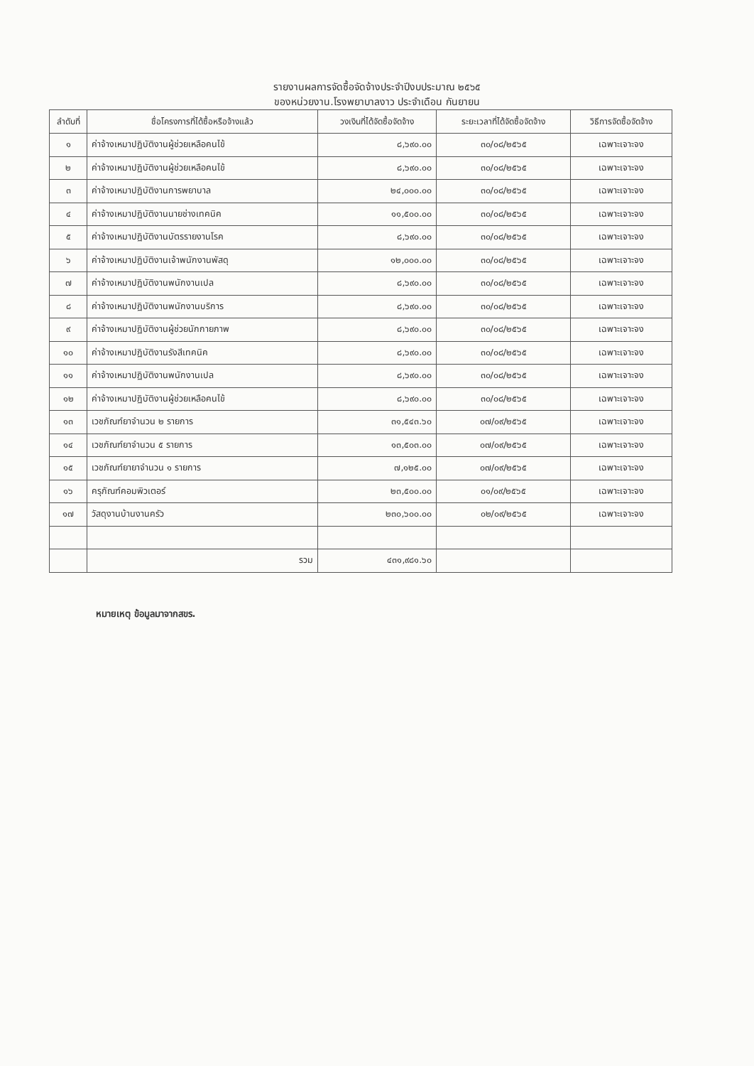รายงานผลการจัดซื้อจัดจ้างประจำปีงบประมาณ ๒๕๖๕
ของหน่วยงาน.โรงพยาบาลงาว ประจำเดือน กันยายน
| ลำดับที่ | ชื่อโครงการที่ได้ซื้อหรือจ้างแล้ว | วงเงินที่ได้จัดซื้อจัดจ้าง | ระยะเวลาที่ได้จัดซื้อจัดจ้าง | วิธีการจัดซื้อจัดจ้าง |
| --- | --- | --- | --- | --- |
| ๑ | ค่าจ้างเหมาปฏิบัติงานผู้ช่วยเหลือคนไข้ | ๘,๖๙๐.๐๐ | ๓๐/๐๘/๒๕๖๕ | เฉพาะเจาะจง |
| ๒ | ค่าจ้างเหมาปฏิบัติงานผู้ช่วยเหลือคนไข้ | ๘,๖๙๐.๐๐ | ๓๐/๐๘/๒๕๖๕ | เฉพาะเจาะจง |
| ๓ | ค่าจ้างเหมาปฏิบัติงานการพยาบาล | ๒๔,๐๐๐.๐๐ | ๓๐/๐๘/๒๕๖๕ | เฉพาะเจาะจง |
| ๔ | ค่าจ้างเหมาปฏิบัติงานนายช่างเทคนิค | ๑๑,๕๐๐.๐๐ | ๓๐/๐๘/๒๕๖๕ | เฉพาะเจาะจง |
| ๕ | ค่าจ้างเหมาปฏิบัติงานบัตรรายงานโรค | ๘,๖๙๐.๐๐ | ๓๐/๐๘/๒๕๖๕ | เฉพาะเจาะจง |
| ๖ | ค่าจ้างเหมาปฏิบัติงานเจ้าพนักงานพัสดุ | ๑๒,๐๐๐.๐๐ | ๓๐/๐๘/๒๕๖๕ | เฉพาะเจาะจง |
| ๗ | ค่าจ้างเหมาปฏิบัติงานพนักงานเปล | ๘,๖๙๐.๐๐ | ๓๐/๐๘/๒๕๖๕ | เฉพาะเจาะจง |
| ๘ | ค่าจ้างเหมาปฏิบัติงานพนักงานบริการ | ๘,๖๙๐.๐๐ | ๓๐/๐๘/๒๕๖๕ | เฉพาะเจาะจง |
| ๙ | ค่าจ้างเหมาปฏิบัติงานผู้ช่วยนักกายภาพ | ๘,๖๙๐.๐๐ | ๓๐/๐๘/๒๕๖๕ | เฉพาะเจาะจง |
| ๑๐ | ค่าจ้างเหมาปฏิบัติงานรังสีเทคนิค | ๘,๖๙๐.๐๐ | ๓๐/๐๘/๒๕๖๕ | เฉพาะเจาะจง |
| ๑๑ | ค่าจ้างเหมาปฏิบัติงานพนักงานเปล | ๘,๖๙๐.๐๐ | ๓๐/๐๘/๒๕๖๕ | เฉพาะเจาะจง |
| ๑๒ | ค่าจ้างเหมาปฏิบัติงานผู้ช่วยเหลือคนไข้ | ๘,๖๙๐.๐๐ | ๓๐/๐๘/๒๕๖๕ | เฉพาะเจาะจง |
| ๑๓ | เวชภัณฑ์ยาจำนวน ๒ รายการ | ๓๑,๕๔๓.๖๐ | ๐๗/๐๙/๒๕๖๕ | เฉพาะเจาะจง |
| ๑๔ | เวชภัณฑ์ยาจำนวน ๕ รายการ | ๑๓,๕๐๓.๐๐ | ๐๗/๐๙/๒๕๖๕ | เฉพาะเจาะจง |
| ๑๕ | เวชภัณฑ์ยายาจำนวน ๑ รายการ | ๗,๑๒๕.๐๐ | ๐๗/๐๙/๒๕๖๕ | เฉพาะเจาะจง |
| ๑๖ | ครุภัณฑ์คอมพิวเตอร์ | ๒๓,๕๐๐.๐๐ | ๐๑/๐๙/๒๕๖๕ | เฉพาะเจาะจง |
| ๑๗ | วัสดุงานบ้านงานครัว | ๒๓๐,๖๐๐.๐๐ | ๐๒/๐๙/๒๕๖๕ | เฉพาะเจาะจง |
| | รวม | ๔๓๑,๙๘๑.๖๐ | | |
หมายเหตุ ข้อมูลมาจากสขร.